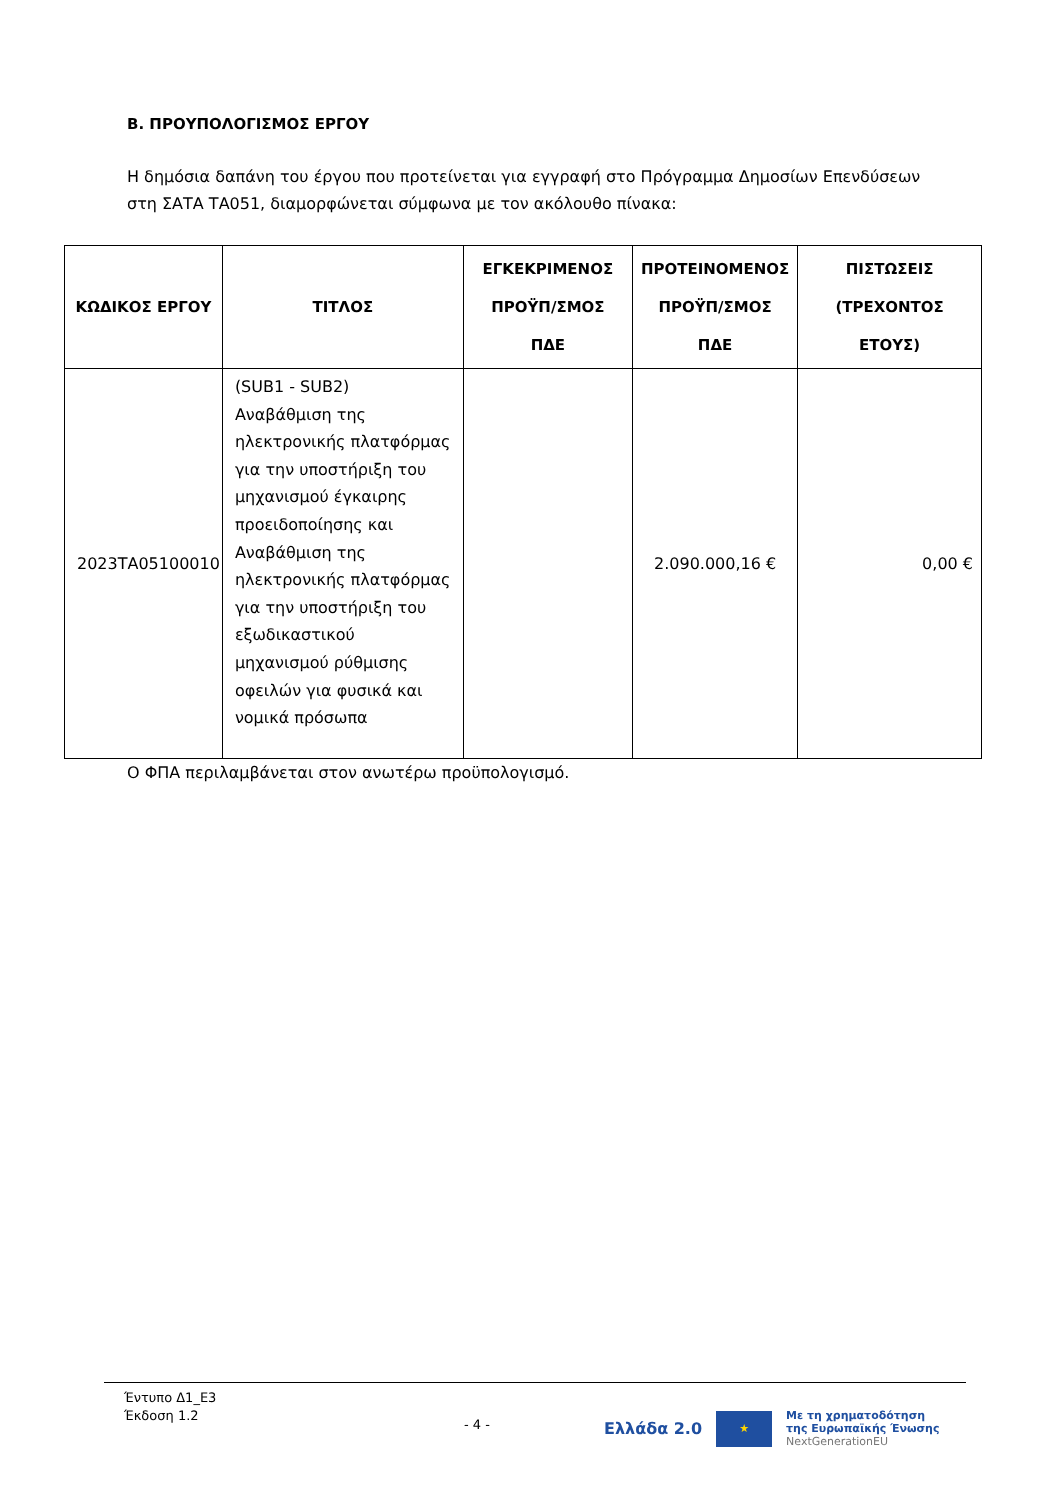Β. ΠΡΟΥΠΟΛΟΓΙΣΜΟΣ ΕΡΓΟΥ
Η δημόσια δαπάνη του έργου που προτείνεται για εγγραφή στο Πρόγραμμα Δημοσίων Επενδύσεων στη ΣΑΤΑ ΤΑ051, διαμορφώνεται σύμφωνα με τον ακόλουθο πίνακα:
| ΚΩΔΙΚΟΣ ΕΡΓΟΥ | ΤΙΤΛΟΣ | ΕΓΚΕΚΡΙΜΕΝΟΣ ΠΡΟΫΠ/ΣΜΟΣ ΠΔΕ | ΠΡΟΤΕΙΝΟΜΕΝΟΣ ΠΡΟΫΠ/ΣΜΟΣ ΠΔΕ | ΠΙΣΤΩΣΕΙΣ (ΤΡΕΧΟΝΤΟΣ ΕΤΟΥΣ) |
| --- | --- | --- | --- | --- |
| 2023ΤΑ05100010 | (SUB1 - SUB2) Αναβάθμιση της ηλεκτρονικής πλατφόρμας για την υποστήριξη του μηχανισμού έγκαιρης προειδοποίησης και Αναβάθμιση της ηλεκτρονικής πλατφόρμας για την υποστήριξη του εξωδικαστικού μηχανισμού ρύθμισης οφειλών για φυσικά και νομικά πρόσωπα | | 2.090.000,16 € | 0,00 € |
Ο ΦΠΑ περιλαμβάνεται στον ανωτέρω προϋπολογισμό.
Έντυπο Δ1_Ε3
Έκδοση 1.2
- 4 -
Ελλάδα 2.0
★
Με τη χρηματοδότηση
της Ευρωπαϊκής Ένωσης
NextGenerationEU